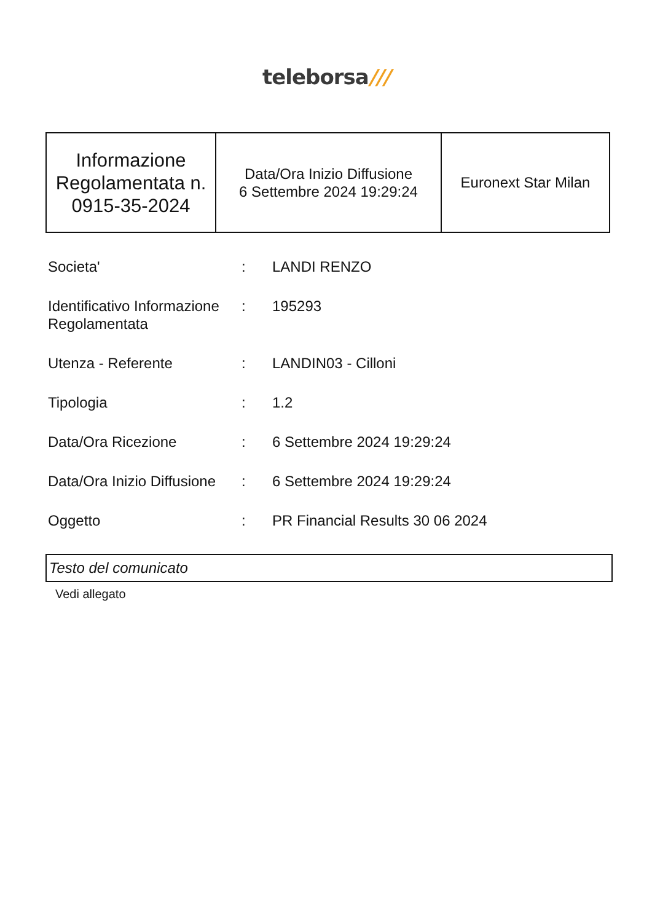teleborsa///
| Informazione Regolamentata n. 0915-35-2024 | Data/Ora Inizio Diffusione 6 Settembre 2024 19:29:24 | Euronext Star Milan |
| Societa' | : | LANDI RENZO |
| Identificativo Informazione Regolamentata | : | 195293 |
| Utenza - Referente | : | LANDIN03 - Cilloni |
| Tipologia | : | 1.2 |
| Data/Ora Ricezione | : | 6 Settembre 2024 19:29:24 |
| Data/Ora Inizio Diffusione | : | 6 Settembre 2024 19:29:24 |
| Oggetto | : | PR Financial Results 30 06 2024 |
Testo del comunicato
Vedi allegato